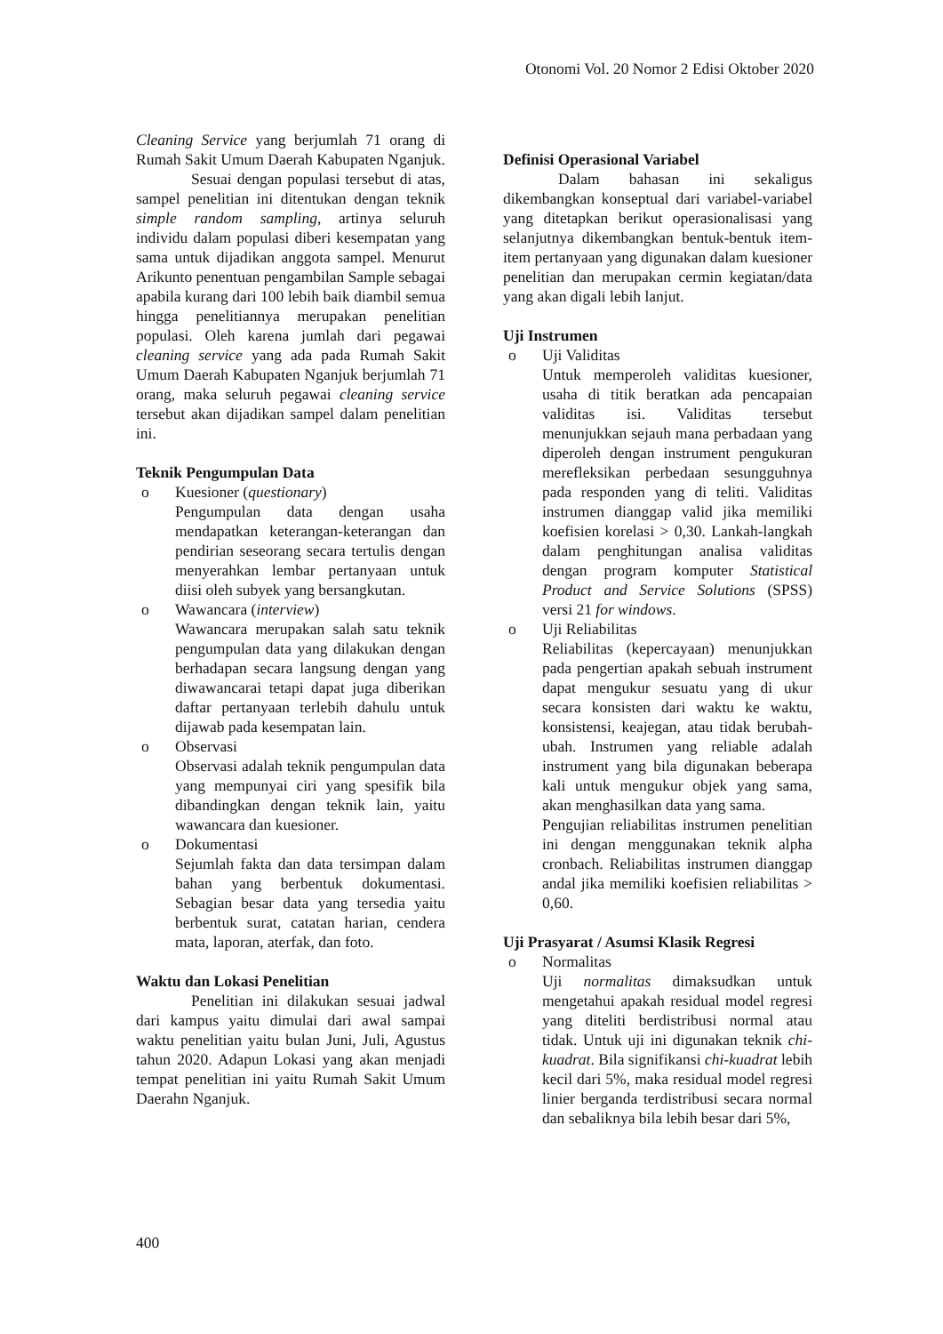Otonomi Vol. 20 Nomor 2 Edisi Oktober 2020
Cleaning Service yang berjumlah 71 orang di Rumah Sakit Umum Daerah Kabupaten Nganjuk.
Sesuai dengan populasi tersebut di atas, sampel penelitian ini ditentukan dengan teknik simple random sampling, artinya seluruh individu dalam populasi diberi kesempatan yang sama untuk dijadikan anggota sampel. Menurut Arikunto penentuan pengambilan Sample sebagai apabila kurang dari 100 lebih baik diambil semua hingga penelitiannya merupakan penelitian populasi. Oleh karena jumlah dari pegawai cleaning service yang ada pada Rumah Sakit Umum Daerah Kabupaten Nganjuk berjumlah 71 orang, maka seluruh pegawai cleaning service tersebut akan dijadikan sampel dalam penelitian ini.
Teknik Pengumpulan Data
o Kuesioner (questionary)
Pengumpulan data dengan usaha mendapatkan keterangan-keterangan dan pendirian seseorang secara tertulis dengan menyerahkan lembar pertanyaan untuk diisi oleh subyek yang bersangkutan.
o Wawancara (interview)
Wawancara merupakan salah satu teknik pengumpulan data yang dilakukan dengan berhadapan secara langsung dengan yang diwawancarai tetapi dapat juga diberikan daftar pertanyaan terlebih dahulu untuk dijawab pada kesempatan lain.
o Observasi
Observasi adalah teknik pengumpulan data yang mempunyai ciri yang spesifik bila dibandingkan dengan teknik lain, yaitu wawancara dan kuesioner.
o Dokumentasi
Sejumlah fakta dan data tersimpan dalam bahan yang berbentuk dokumentasi. Sebagian besar data yang tersedia yaitu berbentuk surat, catatan harian, cendera mata, laporan, aterfak, dan foto.
Waktu dan Lokasi Penelitian
Penelitian ini dilakukan sesuai jadwal dari kampus yaitu dimulai dari awal sampai waktu penelitian yaitu bulan Juni, Juli, Agustus tahun 2020. Adapun Lokasi yang akan menjadi tempat penelitian ini yaitu Rumah Sakit Umum Daerahn Nganjuk.
Definisi Operasional Variabel
Dalam bahasan ini sekaligus dikembangkan konseptual dari variabel-variabel yang ditetapkan berikut operasionalisasi yang selanjutnya dikembangkan bentuk-bentuk item-item pertanyaan yang digunakan dalam kuesioner penelitian dan merupakan cermin kegiatan/data yang akan digali lebih lanjut.
Uji Instrumen
o Uji Validitas
Untuk memperoleh validitas kuesioner, usaha di titik beratkan ada pencapaian validitas isi. Validitas tersebut menunjukkan sejauh mana perbadaan yang diperoleh dengan instrument pengukuran merefleksikan perbedaan sesungguhnya pada responden yang di teliti. Validitas instrumen dianggap valid jika memiliki koefisien korelasi > 0,30. Lankah-langkah dalam penghitungan analisa validitas dengan program komputer Statistical Product and Service Solutions (SPSS) versi 21 for windows.
o Uji Reliabilitas
Reliabilitas (kepercayaan) menunjukkan pada pengertian apakah sebuah instrument dapat mengukur sesuatu yang di ukur secara konsisten dari waktu ke waktu, konsistensi, keajegan, atau tidak berubah-ubah. Instrumen yang reliable adalah instrument yang bila digunakan beberapa kali untuk mengukur objek yang sama, akan menghasilkan data yang sama.
Pengujian reliabilitas instrumen penelitian ini dengan menggunakan teknik alpha cronbach. Reliabilitas instrumen dianggap andal jika memiliki koefisien reliabilitas > 0,60.
Uji Prasyarat / Asumsi Klasik Regresi
o Normalitas
Uji normalitas dimaksudkan untuk mengetahui apakah residual model regresi yang diteliti berdistribusi normal atau tidak. Untuk uji ini digunakan teknik chi-kuadrat. Bila signifikansi chi-kuadrat lebih kecil dari 5%, maka residual model regresi linier berganda terdistribusi secara normal dan sebaliknya bila lebih besar dari 5%,
400